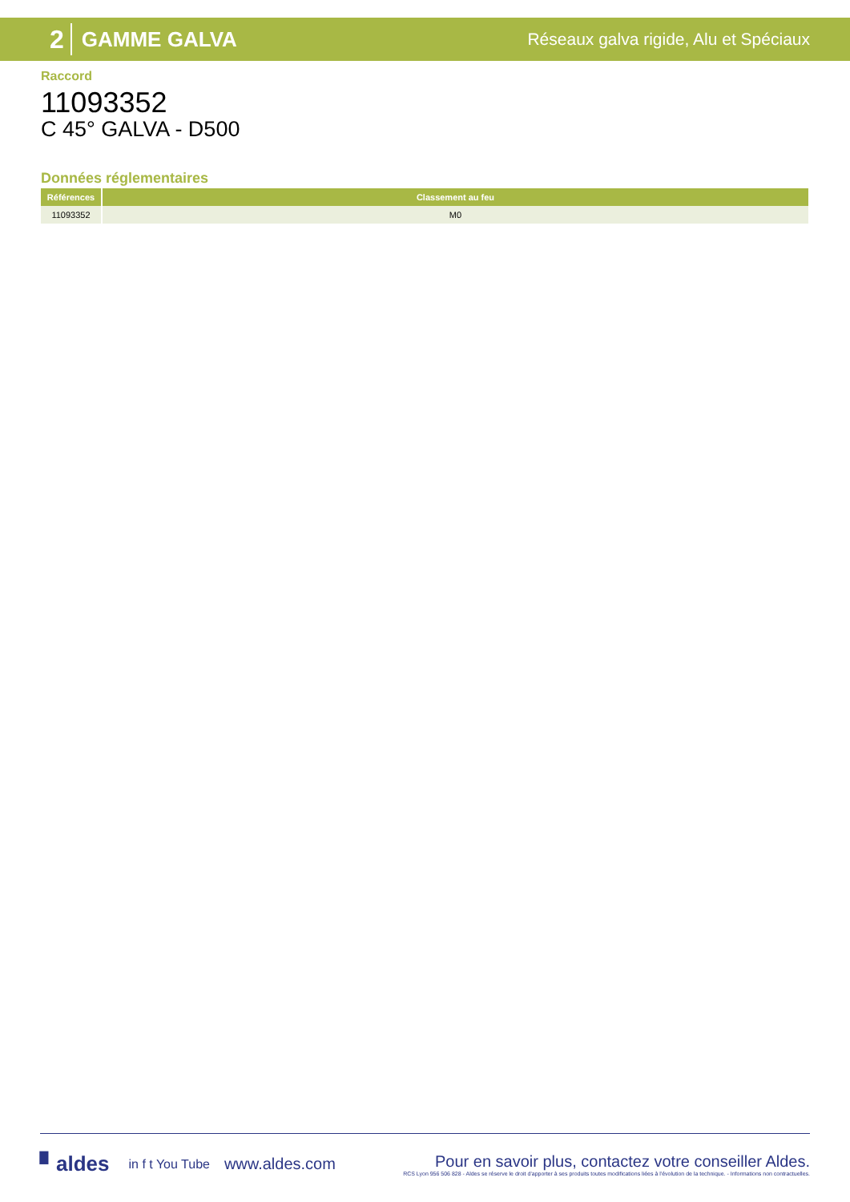2 GAMME GALVA Réseaux galva rigide, Alu et Spéciaux
Raccord
11093352
C 45° GALVA - D500
Données réglementaires
| Références | Classement au feu |
| --- | --- |
| 11093352 | M0 |
▘aldes in f t You Tube www.aldes.com
Pour en savoir plus, contactez votre conseiller Aldes.
RCS Lyon 956 506 828 - Aldes se réserve le droit d'apporter à ses produits toutes modifications liées à l'évolution de la technique. - Informations non contractuelles.